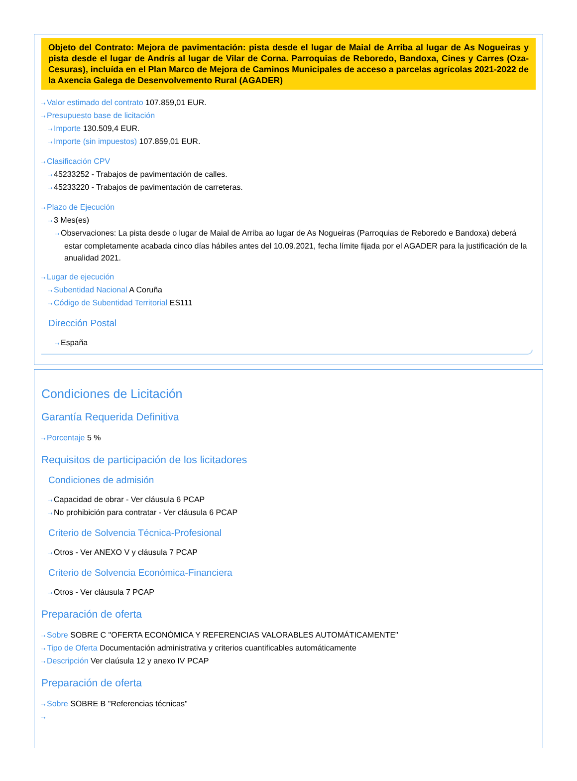Objeto del Contrato: Mejora de pavimentación: pista desde el lugar de Maial de Arriba al lugar de As Nogueiras y pista desde el lugar de Andrís al lugar de Vilar de Corna. Parroquias de Reboredo, Bandoxa, Cines y Carres (Oza-Cesuras), incluída en el Plan Marco de Mejora de Caminos Municipales de acceso a parcelas agrícolas 2021-2022 de la Axencia Galega de Desenvolvemento Rural (AGADER)
⇢ Valor estimado del contrato 107.859,01 EUR.
⇢ Presupuesto base de licitación
⇢ Importe 130.509,4 EUR.
⇢ Importe (sin impuestos) 107.859,01 EUR.
⇢ Clasificación CPV
⇢ 45233252 - Trabajos de pavimentación de calles.
⇢ 45233220 - Trabajos de pavimentación de carreteras.
⇢ Plazo de Ejecución
⇢ 3 Mes(es)
⇢ Observaciones: La pista desde o lugar de Maial de Arriba ao lugar de As Nogueiras (Parroquias de Reboredo e Bandoxa) deberá estar completamente acabada cinco días hábiles antes del 10.09.2021, fecha límite fijada por el AGADER para la justificación de la anualidad 2021.
⇢ Lugar de ejecución
⇢ Subentidad Nacional A Coruña
⇢ Código de Subentidad Territorial ES111
Dirección Postal
⇢ España
Condiciones de Licitación
Garantía Requerida Definitiva
⇢ Porcentaje 5 %
Requisitos de participación de los licitadores
Condiciones de admisión
⇢ Capacidad de obrar - Ver cláusula 6 PCAP
⇢ No prohibición para contratar - Ver cláusula 6 PCAP
Criterio de Solvencia Técnica-Profesional
⇢ Otros - Ver ANEXO V y cláusula 7 PCAP
Criterio de Solvencia Económica-Financiera
⇢ Otros - Ver cláusula 7 PCAP
Preparación de oferta
⇢ Sobre SOBRE C "OFERTA ECONÓMICA Y REFERENCIAS VALORABLES AUTOMÁTICAMENTE"
⇢ Tipo de Oferta Documentación administrativa y criterios cuantificables automáticamente
⇢ Descripción Ver claúsula 12 y anexo IV PCAP
Preparación de oferta
⇢ Sobre SOBRE B "Referencias técnicas"
⇢